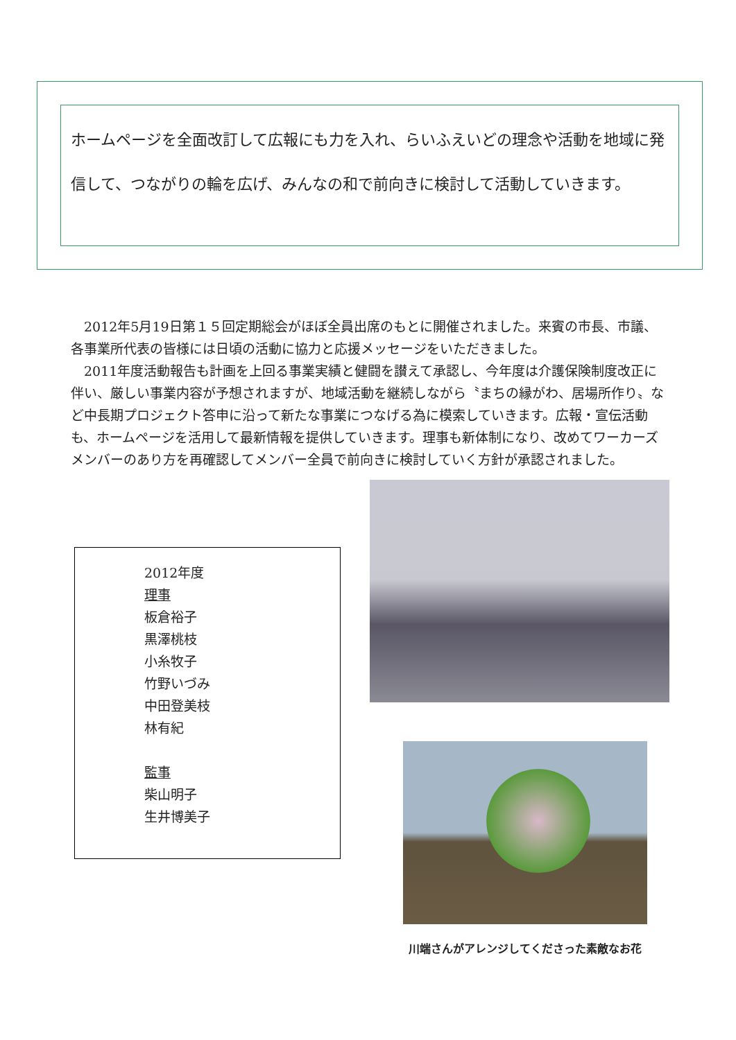ホームページを全面改訂して広報にも力を入れ、らいふえいどの理念や活動を地域に発信して、つながりの輪を広げ、みんなの和で前向きに検討して活動していきます。
2012年5月19日第１５回定期総会がほぼ全員出席のもとに開催されました。来賓の市長、市議、各事業所代表の皆様には日頃の活動に協力と応援メッセージをいただきました。
2011年度活動報告も計画を上回る事業実績と健闘を讃えて承認し、今年度は介護保険制度改正に伴い、厳しい事業内容が予想されますが、地域活動を継続しながら〝まちの縁がわ、居場所作り〟など中長期プロジェクト答申に沿って新たな事業につなげる為に模索していきます。広報・宣伝活動も、ホームページを活用して最新情報を提供していきます。理事も新体制になり、改めてワーカーズメンバーのあり方を再確認してメンバー全員で前向きに検討していく方針が承認されました。
2012年度
理事
板倉裕子
黒澤桃枝
小糸牧子
竹野いづみ
中田登美枝
林有紀
監事
柴山明子
生井博美子
川端さんがアレンジしてくださった素敵なお花